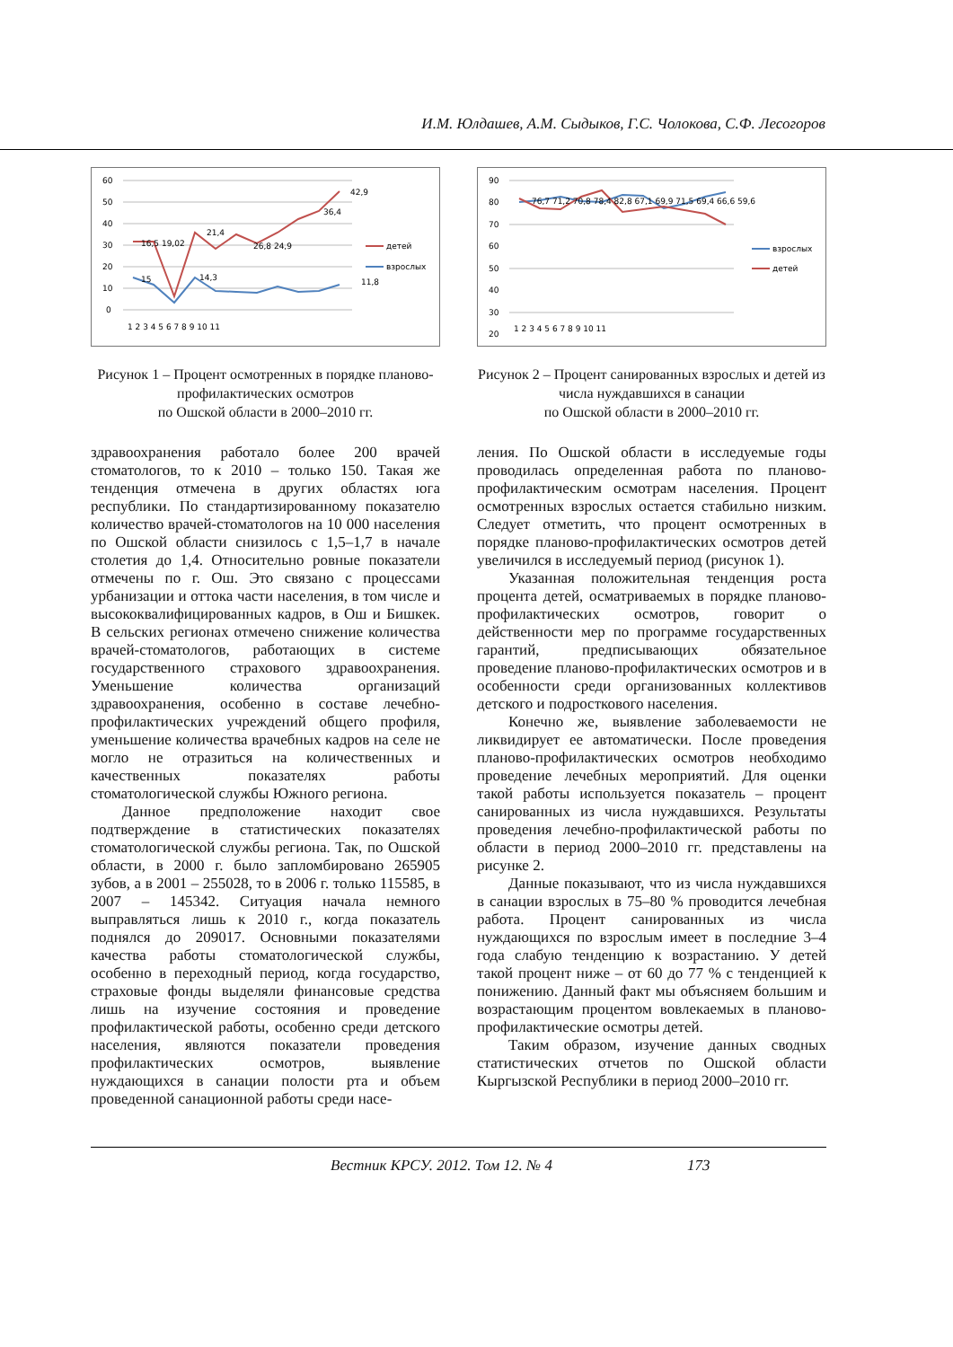И.М. Юлдашев, А.М. Сыдыков, Г.С. Чолокова, С.Ф. Лесогоров
60
50
40
30
20
10
0
42,9
36,4
16,5 19,02
21,4
26,8 24,9
15
14,3
11,8
1 2 3 4 5 6 7 8 9 10 11
детей
взрослых
Рисунок 1 – Процент осмотренных в порядке планово-профилактических осмотров
по Ошской области в 2000–2010 гг.
90
80
70
60
50
40
30
20
76,7 71,2 70,8 78,4 82,8 67,1 69,9 71,5 69,4 66,6 59,6
1 2 3 4 5 6 7 8 9 10 11
взрослых
детей
Рисунок 2 – Процент санированных взрослых и детей из числа нуждавшихся в санации
по Ошской области в 2000–2010 гг.
здравоохранения работало более 200 врачей стоматологов, то к 2010 – только 150. Такая же тенденция отмечена в других областях юга республики. По стандартизированному показателю количество врачей-стоматологов на 10 000 населения по Ошской области снизилось с 1,5–1,7 в начале столетия до 1,4. Относительно ровные показатели отмечены по г. Ош. Это связано с процессами урбанизации и оттока части населения, в том числе и высококвалифицированных кадров, в Ош и Бишкек. В сельских регионах отмечено снижение количества врачей-стоматологов, работающих в системе государственного страхового здравоохранения. Уменьшение количества организаций здравоохранения, особенно в составе лечебно-профилактических учреждений общего профиля, уменьшение количества врачебных кадров на селе не могло не отразиться на количественных и качественных показателях работы стоматологической службы Южного региона.
Данное предположение находит свое подтверждение в статистических показателях стоматологической службы региона. Так, по Ошской области, в 2000 г. было запломбировано 265905 зубов, а в 2001 – 255028, то в 2006 г. только 115585, в 2007 – 145342. Ситуация начала немного выправляться лишь к 2010 г., когда показатель поднялся до 209017. Основными показателями качества работы стоматологической службы, особенно в переходный период, когда государство, страховые фонды выделяли финансовые средства лишь на изучение состояния и проведение профилактической работы, особенно среди детского населения, являются показатели проведения профилактических осмотров, выявление нуждающихся в санации полости рта и объем проведенной санационной работы среди насе-
ления. По Ошской области в исследуемые годы проводилась определенная работа по планово-профилактическим осмотрам населения. Процент осмотренных взрослых остается стабильно низким. Следует отметить, что процент осмотренных в порядке планово-профилактических осмотров детей увеличился в исследуемый период (рисунок 1).
Указанная положительная тенденция роста процента детей, осматриваемых в порядке планово-профилактических осмотров, говорит о действенности мер по программе государственных гарантий, предписывающих обязательное проведение планово-профилактических осмотров и в особенности среди организованных коллективов детского и подросткового населения.
Конечно же, выявление заболеваемости не ликвидирует ее автоматически. После проведения планово-профилактических осмотров необходимо проведение лечебных мероприятий. Для оценки такой работы используется показатель – процент санированных из числа нуждавшихся. Результаты проведения лечебно-профилактической работы по области в период 2000–2010 гг. представлены на рисунке 2.
Данные показывают, что из числа нуждавшихся в санации взрослых в 75–80 % проводится лечебная работа. Процент санированных из числа нуждающихся по взрослым имеет в последние 3–4 года слабую тенденцию к возрастанию. У детей такой процент ниже – от 60 до 77 % с тенденцией к понижению. Данный факт мы объясняем большим и возрастающим процентом вовлекаемых в планово-профилактические осмотры детей.
Таким образом, изучение данных сводных статистических отчетов по Ошской области Кыргызской Республики в период 2000–2010 гг.
Вестник КРСУ. 2012. Том 12. № 4 173